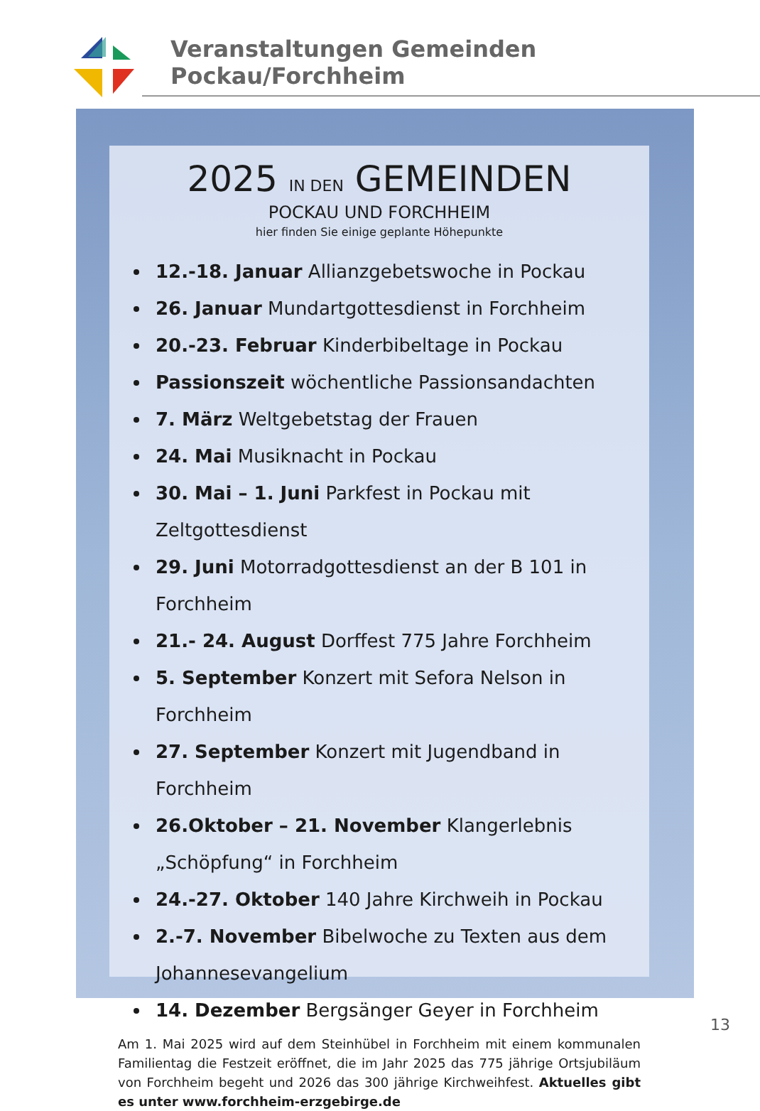Veranstaltungen Gemeinden Pockau/Forchheim
2025 IN DEN GEMEINDEN
POCKAU UND FORCHHEIM
hier finden Sie einige geplante Höhepunkte
12.-18. Januar Allianzgebetswoche in Pockau
26. Januar Mundartgottesdienst in Forchheim
20.-23. Februar Kinderbibeltage in Pockau
Passionszeit wöchentliche Passionsandachten
7. März Weltgebetstag der Frauen
24. Mai Musiknacht in Pockau
30. Mai – 1. Juni Parkfest in Pockau mit Zeltgottesdienst
29. Juni Motorradgottesdienst an der B 101 in Forchheim
21.- 24. August Dorffest 775 Jahre Forchheim
5. September Konzert mit Sefora Nelson in Forchheim
27. September Konzert mit Jugendband in Forchheim
26.Oktober – 21. November Klangerlebnis „Schöpfung“ in Forchheim
24.-27. Oktober 140 Jahre Kirchweih in Pockau
2.-7. November Bibelwoche zu Texten aus dem Johannesevangelium
14. Dezember Bergsänger Geyer in Forchheim
Am 1. Mai 2025 wird auf dem Steinhübel in Forchheim mit einem kommunalen Familientag die Festzeit eröffnet, die im Jahr 2025 das 775 jährige Ortsjubiläum von Forchheim begeht und 2026 das 300 jährige Kirchweihfest. Aktuelles gibt es unter www.forchheim-erzgebirge.de
13